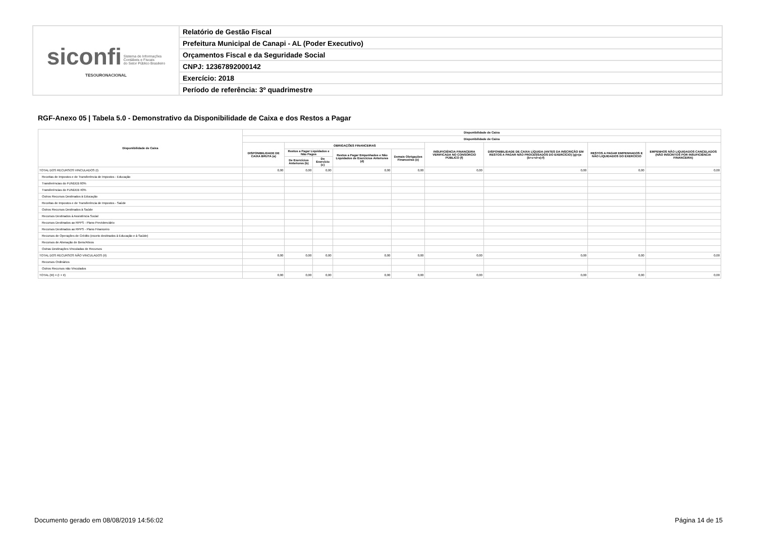| siconfi Sistema de Informações Contábeis e Fiscais do Setor Público Brasileiro TESOURONACIONAL | Relatório de Gestão Fiscal |
| | Prefeitura Municipal de Canapi - AL (Poder Executivo) |
| | Orçamentos Fiscal e da Seguridade Social |
| | CNPJ: 12367892000142 |
| | Exercício: 2018 |
| | Período de referência: 3º quadrimestre |
RGF-Anexo 05 | Tabela 5.0 - Demonstrativo da Disponibilidade de Caixa e dos Restos a Pagar
| Disponibilidade de Caixa | Disponibilidade de Caixa | | | | | | | | |
| --- | --- | --- | --- | --- | --- | --- | --- | --- | --- |
| | Disponibilidade de Caixa | | | | | | | | |
| | DISPONIBILIDADE DE CAIXA BRUTA (a) | OBRIGAÇÕES FINANCEIRAS | | | | INSUFICIÊNCIA FINANCEIRA VERIFICADA NO CONSÓRCIO PÚBLICO (f) | DISPONIBILIDADE DE CAIXA LÍQUIDA (ANTES DA INSCRIÇÃO EM RESTOS A PAGAR NÃO PROCESSADOS DO EXERCÍCIO) (g)=(a-(b+c+d+e)-f) | RESTOS A PAGAR EMPENHADOS E NÃO LIQUIDADOS DO EXERCÍCIO | EMPENHOS NÃO LIQUIDADOS CANCELADOS (NÃO INSCRITOS POR INSUFICIÊNCIA FINANCEIRA) |
| | | Restos a Pagar Liquidados e Não Pagos | | Restos a Pagar Empenhados e Não Liquidados de Exercícios Anteriores (d) | Demais Obrigações Financeiras (e) | | | | |
| | | De Exercícios Anteriores (b) | Do Exercício (c) | | | | | | |
| TOTAL DOS RECURSOS VINCULADOS (I) | 0,00 | 0,00 | 0,00 | 0,00 | 0,00 | 0,00 | 0,00 | 0,00 | 0,00 |
| Receitas de Impostos e de Transferência de Impostos - Educação | | | | | | | | | |
| Transferências do FUNDEB 60% | | | | | | | | | |
| Transferências do FUNDEB 40% | | | | | | | | | |
| Outros Recursos Destinados à Educação | | | | | | | | | |
| Receitas de Impostos e de Transferência de Impostos - Saúde | | | | | | | | | |
| Outros Recursos Destinados à Saúde | | | | | | | | | |
| Recursos Destinados à Assistência Social | | | | | | | | | |
| Recursos Destinados ao RPPS - Plano Previdenciário | | | | | | | | | |
| Recursos Destinados ao RPPS - Plano Financeiro | | | | | | | | | |
| Recursos de Operações de Crédito (exceto destinados à Educação e à Saúde) | | | | | | | | | |
| Recursos de Alienação de Bens/Ativos | | | | | | | | | |
| Outras Destinações Vinculadas de Recursos | | | | | | | | | |
| TOTAL DOS RECURSOS NÃO VINCULADOS (II) | 0,00 | 0,00 | 0,00 | 0,00 | 0,00 | 0,00 | 0,00 | 0,00 | 0,00 |
| Recursos Ordinários | | | | | | | | | |
| Outros Recursos não Vinculados | | | | | | | | | |
| TOTAL (III) = (I + II) | 0,00 | 0,00 | 0,00 | 0,00 | 0,00 | 0,00 | 0,00 | 0,00 | 0,00 |
Documento gerado em 08/08/2019 14:56:02 Página 14 de 15